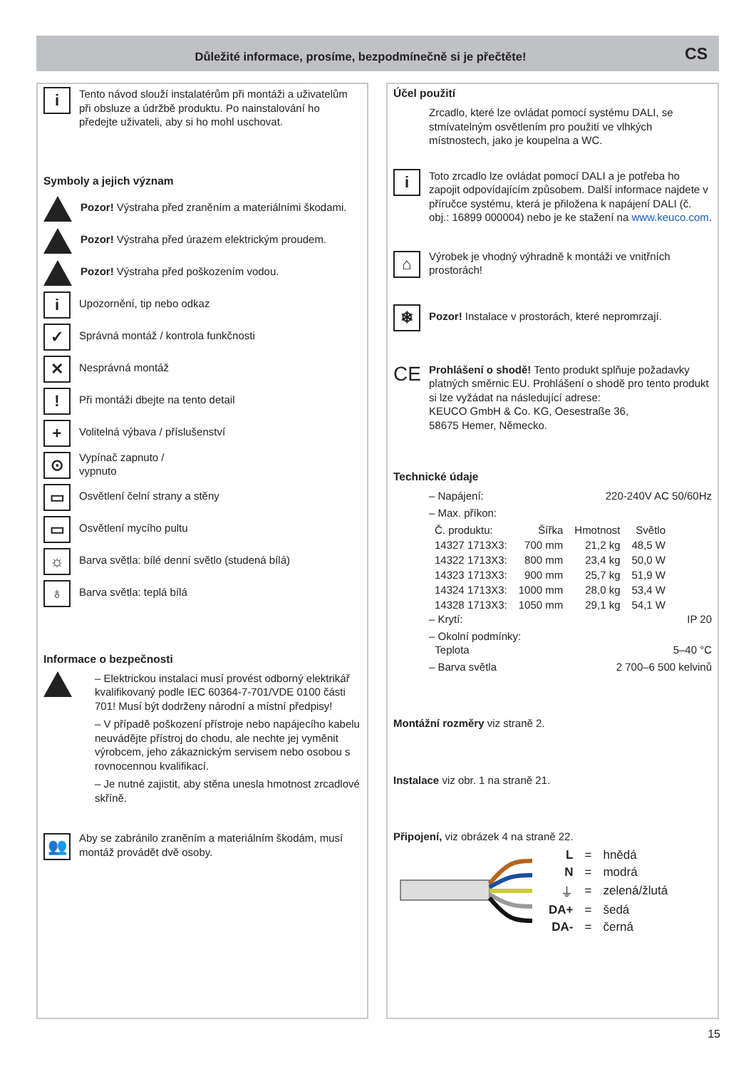Důležité informace, prosíme, bezpodmínečně si je přečtěte!
CS
i
Tento návod slouží instalatérům při montáži a uživatelům při obsluze a údržbě produktu. Po nainstalování ho předejte uživateli, aby si ho mohl uschovat.
Symboly a jejich význam
Pozor! Výstraha před zraněním a materiálními škodami.
Pozor! Výstraha před úrazem elektrickým proudem.
Pozor! Výstraha před poškozením vodou.
i
Upozornění, tip nebo odkaz
✓
Správná montáž / kontrola funkčnosti
✕
Nesprávná montáž
!
Při montáži dbejte na tento detail
+
Volitelná výbava / příslušenství
⊙
Vypínač zapnuto /
vypnuto
▭
Osvětlení čelní strany a stěny
▭
Osvětlení mycího pultu
☼
Barva světla: bílé denní světlo (studená bílá)
♁
Barva světla: teplá bílá
Informace o bezpečnosti
– Elektrickou instalaci musí provést odborný elektrikář kvalifikovaný podle IEC 60364-7-701/VDE 0100 části 701! Musí být dodrženy národní a místní předpisy!
– V případě poškození přístroje nebo napájecího kabelu neuvádějte přístroj do chodu, ale nechte jej vyměnit výrobcem, jeho zákaznickým servisem nebo osobou s rovnocennou kvalifikací.
– Je nutné zajistit, aby stěna unesla hmotnost zrcadlové skříně.
👥
Aby se zabránilo zraněním a materiálním škodám, musí montáž provádět dvě osoby.
Účel použití
Zrcadlo, které lze ovládat pomocí systému DALI, se stmívatelným osvětlením pro použití ve vlhkých místnostech, jako je koupelna a WC.
i
Toto zrcadlo lze ovládat pomocí DALI a je potřeba ho zapojit odpovídajícím způsobem. Další informace najdete v příručce systému, která je přiložena k napájení DALI (č. obj.: 16899 000004) nebo je ke stažení na www.keuco.com.
⌂
Výrobek je vhodný výhradně k montáži ve vnitřních prostorách!
❄
Pozor! Instalace v prostorách, které nepromrzají.
CE
Prohlášení o shodě! Tento produkt splňuje požadavky platných směrnic EU. Prohlášení o shodě pro tento produkt si lze vyžádat na následující adrese:
KEUCO GmbH & Co. KG, Oesestraße 36,
58675 Hemer, Německo.
Technické údaje
– Napájení: 220-240V AC 50/60Hz
– Max. příkon:
| Č. produktu: | Šířka | Hmotnost | Světlo |
| --- | --- | --- | --- |
| 14327 1713X3: | 700 mm | 21,2 kg | 48,5 W |
| 14322 1713X3: | 800 mm | 23,4 kg | 50,0 W |
| 14323 1713X3: | 900 mm | 25,7 kg | 51,9 W |
| 14324 1713X3: | 1000 mm | 28,0 kg | 53,4 W |
| 14328 1713X3: | 1050 mm | 29,1 kg | 54,1 W |
– Krytí: IP 20
– Okolní podmínky:
Teplota 5–40 °C
– Barva světla 2 700–6 500 kelvinů
Montážní rozměry viz straně 2.
Instalace viz obr. 1 na straně 21.
Připojení, viz obrázek 4 na straně 22.
| L | = | hnědá |
| N | = | modrá |
| ⏚ | = | zelená/žlutá |
| DA+ | = | šedá |
| DA- | = | černá |
15